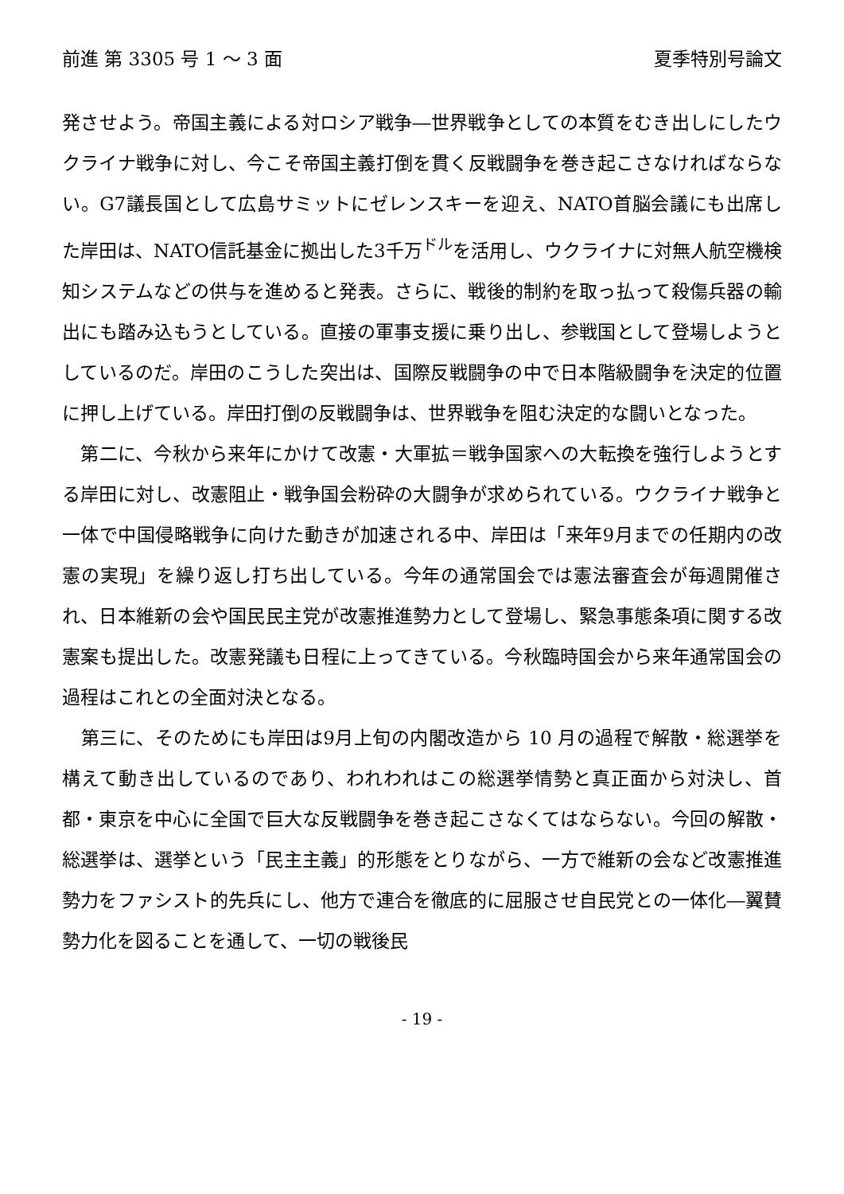前進 第 3305 号 1 ～ 3 面 夏季特別号論文
発させよう。帝国主義による対ロシア戦争―世界戦争としての本質をむき出しにしたウクライナ戦争に対し、今こそ帝国主義打倒を貫く反戦闘争を巻き起こさなければならない。G7議長国として広島サミットにゼレンスキーを迎え、NATO首脳会議にも出席した岸田は、NATO信託基金に拠出した3千万<sup>ドル</sup>を活用し、ウクライナに対無人航空機検知システムなどの供与を進めると発表。さらに、戦後的制約を取っ払って殺傷兵器の輸出にも踏み込もうとしている。直接の軍事支援に乗り出し、参戦国として登場しようとしているのだ。岸田のこうした突出は、国際反戦闘争の中で日本階級闘争を決定的位置に押し上げている。岸田打倒の反戦闘争は、世界戦争を阻む決定的な闘いとなった。
　第二に、今秋から来年にかけて改憲・大軍拡＝戦争国家への大転換を強行しようとする岸田に対し、改憲阻止・戦争国会粉砕の大闘争が求められている。ウクライナ戦争と一体で中国侵略戦争に向けた動きが加速される中、岸田は「来年9月までの任期内の改憲の実現」を繰り返し打ち出している。今年の通常国会では憲法審査会が毎週開催され、日本維新の会や国民民主党が改憲推進勢力として登場し、緊急事態条項に関する改憲案も提出した。改憲発議も日程に上ってきている。今秋臨時国会から来年通常国会の過程はこれとの全面対決となる。
　第三に、そのためにも岸田は9月上旬の内閣改造から 10 月の過程で解散・総選挙を構えて動き出しているのであり、われわれはこの総選挙情勢と真正面から対決し、首都・東京を中心に全国で巨大な反戦闘争を巻き起こさなくてはならない。今回の解散・総選挙は、選挙という「民主主義」的形態をとりながら、一方で維新の会など改憲推進勢力をファシスト的先兵にし、他方で連合を徹底的に屈服させ自民党との一体化―翼賛勢力化を図ることを通して、一切の戦後民
- 19 -